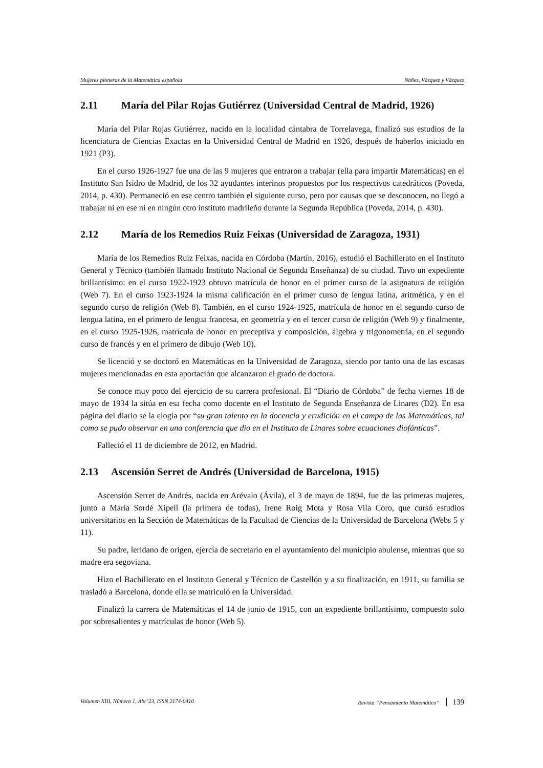Mujeres pioneras de la Matemática española Núñez, Vázquez y Vázquez
2.11 María del Pilar Rojas Gutiérrez (Universidad Central de Madrid, 1926)
María del Pilar Rojas Gutiérrez, nacida en la localidad cántabra de Torrelavega, finalizó sus estudios de la licenciatura de Ciencias Exactas en la Universidad Central de Madrid en 1926, después de haberlos iniciado en 1921 (P3).
En el curso 1926-1927 fue una de las 9 mujeres que entraron a trabajar (ella para impartir Matemáticas) en el Instituto San Isidro de Madrid, de los 32 ayudantes interinos propuestos por los respectivos catedráticos (Poveda, 2014, p. 430). Permaneció en ese centro también el siguiente curso, pero por causas que se desconocen, no llegó a trabajar ni en ese ni en ningún otro instituto madrileño durante la Segunda República (Poveda, 2014, p. 430).
2.12 María de los Remedios Ruiz Feixas (Universidad de Zaragoza, 1931)
María de los Remedios Ruiz Feixas, nacida en Córdoba (Martín, 2016), estudió el Bachillerato en el Instituto General y Técnico (también llamado Instituto Nacional de Segunda Enseñanza) de su ciudad. Tuvo un expediente brillantísimo: en el curso 1922-1923 obtuvo matrícula de honor en el primer curso de la asignatura de religión (Web 7). En el curso 1923-1924 la misma calificación en el primer curso de lengua latina, aritmética, y en el segundo curso de religión (Web 8). También, en el curso 1924-1925, matrícula de honor en el segundo curso de lengua latina, en el primero de lengua francesa, en geometría y en el tercer curso de religión (Web 9) y finalmente, en el curso 1925-1926, matrícula de honor en preceptiva y composición, álgebra y trigonometría, en el segundo curso de francés y en el primero de dibujo (Web 10).
Se licenció y se doctoró en Matemáticas en la Universidad de Zaragoza, siendo por tanto una de las escasas mujeres mencionadas en esta aportación que alcanzaron el grado de doctora.
Se conoce muy poco del ejercicio de su carrera profesional. El “Diario de Córdoba” de fecha viernes 18 de mayo de 1934 la sitúa en esa fecha como docente en el Instituto de Segunda Enseñanza de Linares (D2). En esa página del diario se la elogia por “su gran talento en la docencia y erudición en el campo de las Matemáticas, tal como se pudo observar en una conferencia que dio en el Instituto de Linares sobre ecuaciones diofánticas”.
Falleció el 11 de diciembre de 2012, en Madrid.
2.13 Ascensión Serret de Andrés (Universidad de Barcelona, 1915)
Ascensión Serret de Andrés, nacida en Arévalo (Ávila), el 3 de mayo de 1894, fue de las primeras mujeres, junto a María Sordé Xipell (la primera de todas), Irene Roig Mota y Rosa Vila Coro, que cursó estudios universitarios en la Sección de Matemáticas de la Facultad de Ciencias de la Universidad de Barcelona (Webs 5 y 11).
Su padre, leridano de origen, ejercía de secretario en el ayuntamiento del municipio abulense, mientras que su madre era segoviana.
Hizo el Bachillerato en el Instituto General y Técnico de Castellón y a su finalización, en 1911, su familia se trasladó a Barcelona, donde ella se matriculó en la Universidad.
Finalizó la carrera de Matemáticas el 14 de junio de 1915, con un expediente brillantísimo, compuesto solo por sobresalientes y matrículas de honor (Web 5).
Volumen XIII, Número 1, Abr’23, ISSN 2174-0410 Revista “Pensamiento Matemático” 139